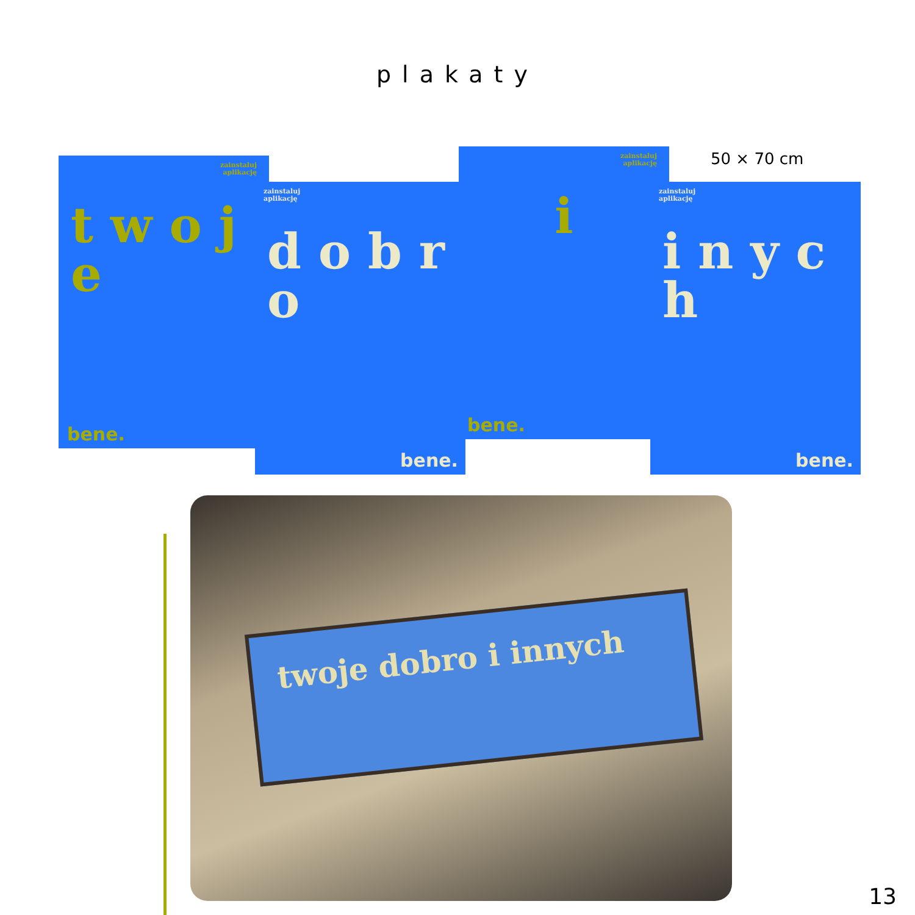plakaty
50 × 70 cm
zainstaluj
aplikację
t w o j e
bene.
zainstaluj
aplikację
d o b r o
bene.
zainstaluj
aplikację
i
bene.
zainstaluj
aplikację
i n y c h
bene.
twoje dobro i innych
13